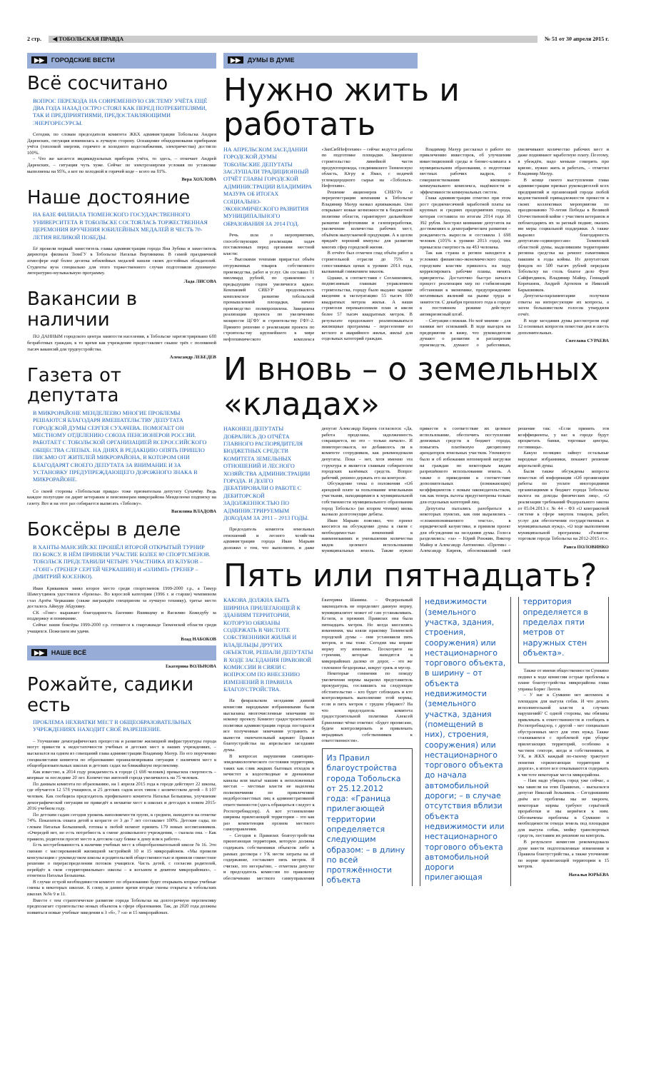2 стр. ◀ ТОБОЛЬСКАЯ ПРАВДА № 51 от 30 апреля 2015 г.
▶▶ ГОРОДСКИЕ ВЕСТИ
Всё сосчитано
ВОПРОС ПЕРЕХОДА НА СОВРЕМЕННУЮ СИСТЕМУ УЧЁТА ЕЩЁ ДВА ГОДА НАЗАД ОСТРО СТОЯЛ КАК ПЕРЕД ПОТРЕБИТЕЛЯМИ, ТАК И ПРЕДПРИЯТИЯМИ, ПРЕДОСТАВЛЯЮЩИМИ ЭНЕРГОРЕСУРСЫ.
Сегодня, по словам председателя комитета ЖКХ администрации Тобольска Андрея Даренских, ситуация изменилась в лучшую сторону. Оснащение общедомовыми приборами учёта (тепловой энергии, горячего и холодного водоснабжения, электричества) достигло 100%.
– Что же касается индивидуальных приборов учёта, то здесь, – отмечает Андрей Даренских, – ситуация чуть хуже. Сейчас по электроэнергии условия по установке выполнены на 95%, а вот по холодной и горячей воде – всего на 81%.
Вера ХОХЛОВА
Наше достояние
НА БАЗЕ ФИЛИАЛА ТЮМЕНСКОГО ГОСУДАРСТВЕННОГО УНИВЕРСИТЕТА В ТОБОЛЬСКЕ СОСТОЯЛАСЬ ТОРЖЕСТВЕННАЯ ЦЕРЕМОНИЯ ВРУЧЕНИЯ ЮБИЛЕЙНЫХ МЕДАЛЕЙ В ЧЕСТЬ 70-ЛЕТИЯ ВЕЛИКОЙ ПОБЕДЫ.
Её провели первый заместитель главы администрации города Яна Зубова и заместитель директора филиала ТюмГУ в Тобольске Наталья Вертянкина. В самой праздничной атмосфере ещё более десятка юбилейных медалей нашли своих достойных обладателей. Студенты вуза специально для этого торжественного случая подготовили душевную литературно-музыкальную программу.
Лада ЛИСОВА
Вакансии в наличии
ПО ДАННЫМ городского центра занятости населения, в Тобольске зарегистрировано 688 безработных граждан, в то время как учреждение предоставляет свыше трёх с половиной тысяч вакансий для трудоустройства.
Александр ЛЕБЕДЕВ
Газета от депутата
В МИКРОРАЙОНЕ МЕНДЕЛЕЕВО МНОГИЕ ПРОБЛЕМЫ РЕШАЮТСЯ БЛАГОДАРЯ ВМЕШАТЕЛЬСТВУ ДЕПУТАТА ГОРОДСКОЙ ДУМЫ СЕРГЕЯ СУХАЧЕВА. ПОМОГАЕТ ОН МЕСТНОМУ ОТДЕЛЕНИЮ СОЮЗА ПЕНСИОНЕРОВ РОССИИ. РАБОТАЕТ С ТОБОЛЬСКОЙ ОРГАНИЗАЦИЕЙ ВСЕРОССИЙСКОГО ОБЩЕСТВА СЛЕПЫХ. НА ДНЯХ В РЕДАКЦИЮ ОПЯТЬ ПРИШЛО ПИСЬМО ОТ ЖИТЕЛЕЙ МИКРОРАЙОНА, В КОТОРОМ ОНИ БЛАГОДАРЯТ СВОЕГО ДЕПУТАТА ЗА ВНИМАНИЕ И ЗА УСТАНОВКУ ПРЕДУПРЕЖДАЮЩЕГО ДОРОЖНОГО ЗНАКА В МИКРОРАЙОНЕ.
Со своей стороны «Тобольская правда» тоже признательна депутату Сухачёву. Ведь каждое полугодие он дарит ветеранам и пенсионерам микрорайона Менделеево подписку на газету. Вот и на этот раз собирается выписать «Тоболку».
Василина ВЛАДОВА
Боксёры в деле
В ХАНТЫ-МАНСИЙСКЕ ПРОШЁЛ ВТОРОЙ ОТКРЫТЫЙ ТУРНИР ПО БОКСУ. В НЁМ ПРИНЯЛИ УЧАСТИЕ БОЛЕЕ 80 СПОРТСМЕНОВ. ТОБОЛЬСК ПРЕДСТАВИЛИ ЧЕТЫРЕ УЧАСТНИКА ИЗ КЛУБОВ – «ГОНГ» (ТРЕНЕР СЕРГЕЙ ЧЕРКАШИН) И «ОЛИМП» (ТРЕНЕР – ДМИТРИЙ КОСЕНКО).
Иван Криванков занял второе место среди спортсменов 1999-2000 г.р., а Тимур Шамсутдинов удостоился «бронзы». Во взрослой категории (1996 г. и старше) чемпионом стал Артём Черкашин (также награждён спецпризом за лучшую технику), третье место досталось Айнуру Абдулину.
СК «Гонг» выражает благодарность Евгению Вшивцеву и Василию Кожедубу за поддержку и понимание.
Сейчас наши боксёры 1999-2000 г.р. готовятся к спартакиаде Тюменской области среди учащихся. Пожелаем им удачи.
Влад НАБОКОВ
▶▶ НАШЕ ВСЁ
Екатерина ВОЛЬНОВА
Рожайте, садики есть
ПРОБЛЕМА НЕХВАТКИ МЕСТ В ОБЩЕОБРАЗОВАТЕЛЬНЫХ УЧРЕЖДЕНИЯХ НАХОДИТ СВОЁ РАЗРЕШЕНИЕ.
– Улучшение демографических процессов и развитие жилищной инфраструктуры города могут привести к недостаточности учебных и детских мест в наших учреждениях, – высказался на одном из совещаний глава администрации Владимир Мазур. По его поручению специалистами комитета по образованию проанализирована ситуация с наличием мест в общеобразовательных школах и детских садах на ближайшую перспективу.
Как известно, в 2014 году рождаемость в городе (1 698 человек) превысила смертность – впервые за последние 20 лет. Количество жителей города увеличилось на 75 человек.
По данным комитета по образованию, на 1 апреля 2015 года в городе действует 22 школы, где обучается 12 578 учащихся, и 25 детских садов всех типов с количеством детей – 8 107 человек. Как сообщила председатель профильного комитета Наталья Белышева, улучшение демографической ситуации не приведёт к нехватке мест в школах и детсадах в новом 2015-2016 учебном году.
По детским садам сегодня уровень наполняемости групп, в среднем, находится на отметке 74%. Показатель охвата детей в возрасте от 3 до 7 лет составляет 100%. Детские сады, по словам Натальи Белышевой, готовы в любой момент принять 179 новых воспитанников. «Очередей нет, но есть потребность в смене дошкольного учреждения, – сказала она. – Как правило, родители просят место в детском саду ближе к дому или к работе».
Есть востребованность в наличии учебных мест в общеобразовательной школе № 16. Это связано с массированной жилищной застройкой 10 и 15 микрорайонов. «Мы провели консультации с руководством школы и родительской общественностью и приняли совместное решение о перераспределении потоков учащихся. Часть детей, с согласия родителей, перейдёт в свои «территориальные» школы – в восьмом и девятом микрорайонах», – отметила Наталья Белышева.
В случае острой необходимости комитет по образованию будет открывать вторые учебные смены в некоторых школах. К слову, в данное время вторые смены открыты в тобольских школах №№ 9 и 11.
Вместе с тем стратегическое развитие города Тобольска на долгосрочную перспективу предполагает строительство новых объектов в сфере образования. Так, до 2020 года должны появиться новые учебные заведения в 3 «б», 7 «а» и 15 микрорайонах.
▶▶ ДУМЫ В ДУМЕ
Нужно жить и работать
НА АПРЕЛЬСКОМ ЗАСЕДАНИИ ГОРОДСКОЙ ДУМЫ ТОБОЛЬСКИЕ ДЕПУТАТЫ ЗАСЛУШАЛИ ТРАДИЦИОННЫЙ ОТЧЁТ ГЛАВЫ ГОРОДСКОЙ АДМИНИСТРАЦИИ ВЛАДИМИРА МАЗУРА ОБ ИТОГАХ СОЦИАЛЬНО-ЭКОНОМИЧЕСКОГО РАЗВИТИЯ МУНИЦИПАЛЬНОГО ОБРАЗОВАНИЯ ЗА 2014 ГОД.
Речь шла о мероприятиях, способствующих реализации задач поставленных перед органами местной власти:
– Высокими темпами прирастал объём отгруженных товаров собственного производства, работ и услуг. Он составил 81 миллиард рублей, по сравнению с предыдущим годом увеличился вдвое. Компанией СИБУР продолжалось комплексное развитие тобольской промышленной площадки, начато производство полипропилена. Завершена реализация проекта по увеличению мощности ЦГФУ и строительству ГФУ-2. Принято решение о реализации проекта по строительству крупнейшего в мире нефтехимического комплекса «ЗапСибНефтехим» – сейчас ведутся работы по подготовке площадки. Завершено строительство линейной части продуктопровода, соединившего Тюменскую область, Югру и Ямал, с подачей углеводородного сырья на «Тобольск-Нефтехим».
Решение акционеров СИБУРа о перерегистрации компании в Тобольске Владимир Мазур назвал архиважным. Оно открывает новые возможности в бюджетной политике области, гарантирует дальнейшее развитие нефтехимии и газопереработки, увеличение количества рабочих мест, объёмов выпускаемой продукции. А в целом придаёт хороший импульс для развития многих сфер городской жизни.
В отчёте был отмечен спад объём работ в строительной отрасли до 75% в сопоставимых ценах к уровню 2013 года, вызванный снижением заказов.
Однако, в соответствии с Соглашением, подписанным главным управлением строительства, городу было выдано задание введения в эксплуатацию 55 тысяч 800 квадратных метров жилья. А наши строители перевыполнили план и ввели более 57 тысяч квадратных метров. В результате продолжают реализовываться жилищные программы – переселение из ветхого и аварийного жилья, жильё для отдельных категорий граждан.
Владимир Мазур рассказал о работе по привлечению инвесторов, об улучшении инвестиционной среды и бизнес-климата в муниципальном образовании, о подготовке местных рабочих кадров, о совершенствовании жилищно-коммунального комплекса, надёжности и эффективности коммунальных систем.
Глава администрации отметил при этом рост среднемесячной заработной платы на крупных и средних предприятиях города, которая составила по итогам 2014 года 38 392 рубля. Заострил внимание депутатов на достижениях в демографическом развитии – рождаемость выросла и составила 1 698 человек (105% к уровню 2013 года), она превысила смертность на 483 человека.
Так как страна и регион находится в условиях финансово-экономического спада, городским властям пришлось на ходу корректировать рабочие планы, менять приоритеты. Достаточно быстро начался процесс реализации мер по стабилизации обстановки в экономике, предупреждению негативных явлений на рынке труда и занятости. С декабря прошлого года в городе в постоянном режиме действует антикризисный штаб.
– Ситуация сложная. Но моё мнение – для паники нет оснований. В ходе выездов на предприятия я вижу, что руководители думают о развитии и расширении производств, думают о работниках, увеличивают количество рабочих мест и даже поднимают заработную плату. Поэтому, я убеждён, надо меньше говорить про кризис, нужно жить и работать, – отметил Владимир Мазур.
В конце своего выступления глава администрации призвал руководителей всех предприятий и организаций города любой ведомственной принадлежности провести в своих коллективах мероприятия по празднованию 70-летия Победы в Великой Отечественной войне с участием ветеранов и поблагодарить их за ратный подвиг, оказать им меры социальной поддержки. А также выразил благодарность депутатам-«единороссам» Тюменской областной думы, выделившим территориям региона средства на ремонт памятников павшим в годы войны. Из депутатских фондов по 500 тысяч рублей передали Тобольску на столь благое дело Фуат Сайфитдинов, Владимир Майер, Геннадий Корепанов, Андрей Артюхов и Николай Барышников.
Депутаты-парламентарии получили ответы на интересующие их вопросы, а затем большинством голосов утвердили отчёт.
В ходе заседания думы рассмотрели ещё 12 основных вопросов повестки дня и шесть дополнительных.
Светлана СУРАЕВА
И вновь – о земельных «кладах»
НАКОНЕЦ ДЕПУТАТЫ ДОБРАЛИСЬ ДО ОТЧЁТА ГЛАВНОГО РАСПОРЯДИТЕЛЯ БЮДЖЕТНЫХ СРЕДСТВ КОМИТЕТА ЗЕМЕЛЬНЫХ ОТНОШЕНИЙ И ЛЕСНОГО ХОЗЯЙСТВА АДМИНИСТРАЦИИ ГОРОДА. И ДОЛГО ДЕБАТИРОВАЛИ О РАБОТЕ С ДЕБИТОРСКОЙ ЗАДОЛЖЕННОСТЬЮ ПО АДМИНИСТРИРУЕМЫМ ДОХОДАМ ЗА 2011 – 2013 ГОДЫ.
Председатель комитета земельных отношений и лесного хозяйства администрации города Иван Марьин доложил о том, что выполнено, и даже депутат Александр Киреев согласился: «Да, работа проделана, задолженность сокращается, но это – только начало». И поинтересовался, не добавилось ли в комитете сотрудников, как рекомендовали депутаты. Пока – нет, хотя именно эта структура и является главным собирателем городских казённых средств. Вопрос рабочий, решено держать его на контроле.
Обсуждение темы о положении «Об арендной плате за пользование земельными участками, находящимися в муниципальной собственности муниципального образования город Тобольск» (во втором чтении) вновь вызвало долготекущие дебаты.
Иван Марьин пояснил, что проект вносится на обсуждение думы в связи с необходимостью изменений в наименованиях и уменьшения количества видов целевого использования муниципальных земель. Также нужно привести в соответствие их целевое использование, обеспечить поступление денежных средств в бюджет города, повысить платёжную дисциплину арендаторов земельных участков. Упомянуто было и об избежании непомерной нагрузки на граждан по некоторым видам разрешённого использования земель. А также о приведении в соответствие дополнительных (понижающих) коэффициентов с новым законодательством, так как теперь льготы предусмотрены только для отдельных категорий лиц.
Депутаты пытались разобраться в некоторых пунктах, как они выразились – «сложнопонимаемого текста», в юридической казуистике, и приняли проект для обсуждения на заседании думы. Голоса разделились: «за» – Юрий Ронжин, Виктор Майер и Александр Антоненко. «Против» – Александр Киреев, обосновавший своё решение так: «Если принять эти коэффициенты, у нас в городе будут процветать банки, торговые центры, гостиницы».
Какую позицию займут остальные народные избранники, покажет решение апрельской думы.
Были также обсуждены вопросы повестки: об информации «Об организации работы по уплате иногородними организациями в бюджет города Тобольска налога на доходы физических лиц», «О реализации требований Федерального закона от 05.04.2013 г. № 44 – ФЗ «О контрактной системе в сфере закупок товаров, работ, услуг для обеспечения государственных и муниципальных нужд», «О ходе выполнения муниципальной программы «Развитие торговли города Тобольска на 2012-2015 гг.».
Раиса ПОЛОВИНКО
Пять или пятнадцать?
КАКОВА ДОЛЖНА БЫТЬ ШИРИНА ПРИЛЕГАЮЩЕЙ К ЗДАНИЯМ ТЕРРИТОРИИ, КОТОРУЮ ОБЯЗАНЫ СОДЕРЖАТЬ В ЧИСТОТЕ СОБСТВЕННИКИ ЖИЛЬЯ И ВЛАДЕЛЬЦЫ ДРУГИХ ОБЪЕКТОВ, РЕШАЛИ ДЕПУТАТЫ В ХОДЕ ЗАСЕДАНИЯ ПРАВОВОЙ КОМИССИИ В СВЯЗИ С ВОПРОСОМ ПО ВНЕСЕНИЮ ИЗМЕНЕНИЙ В ПРАВИЛА БЛАГОУСТРОЙСТВА.
На февральском заседании данной комиссии народными избранниками были высказаны многочисленные замечания по новому проекту. Комитет градостроительной политики администрации города постарался все полученные замечания устранить и вынести окончательный вариант Правил благоустройства на апрельское заседание думы.
В вопросах нарушения санитарно-эпидемиологического состояния территории, таких как слив жидких бытовых отходов и нечистот в водоотводные и дренажные каналы или мытьё машин в неположенных местах – местные власти не наделены полномочиями по привлечению недобросовестных лиц к административной ответственности (здесь обращаться следует в Роспотребнадзор). А вот установление ширины прилегающей территории – это как раз компетенция органов местного самоуправления.
– Сегодня в Правилах благоустройства прилегающая территория, которую должны содержать собственники объектов либо в рамках договора с УК нести затраты на её содержание, составляет пять метров. Я считаю, это несерьёзно, – отметила депутат и председатель комиссии по правовому обеспечению местного самоуправления Екатерина Шанина. – Федеральный законодатель не определяет данную норму, муниципалитет может её сам устанавливать. Кстати, в прежних Правилах она была пятнадцать метров. Но когда вносились изменения, мы взяли практику Тюменской городской думы – они установили пять метров, и мы тоже. Сегодня мы вправе норму эту изменить. Посмотрите на строения, которые находятся в микрорайонах далеко от дорог, – это же сплошное бездорожье, вокруг грязь и мусор.
Некоторые сомнения по поводу увеличения нормы выразил представитель прокуратуры, сославшись на следующее обстоятельство – кто будет соблюдать и кто контролировать выполнение этой нормы, если и пять метров с трудом убирают? На что председатель комитета градостроительной политики Алексей Ермоленко чётко ответил: «Будет прописано, будем контролировать и привлекать нерадивых собственников к ответственности».
Из Правил благоустройства города Тобольска от 25.12.2012 года: «Граница прилегающей территории определяется следующим образом: – в длину по всей протяжённости объекта недвижимости (земельного участка, здания, строения, сооружения) или нестационарного торгового объекта, в ширину – от объекта недвижимости (земельного участка, здания (помещений в них), строения, сооружения) или нестационарного торгового объекта до начала автомобильной дороги; – в случае отсутствия вблизи объекта недвижимости или нестационарного торгового объекта автомобильной дороги прилегающая территория определяется в пределах пяти метров от наружных стен объекта».
Также от имени общественности Сумкино поднял в ходе комиссии острые проблемы в плане благоустройства микрорайона глава управы Борис Лютов
– У нас в Сумкино нет автомоек и площадок для выгула собак. И что делать исполнительной власти в случаях нарушений? С одной стороны, мы обязаны привлекать к ответственности и сообщать в Роспотребнадзор, с другой – нет специально обустроенных мест для этих нужд. Также сталкиваемся с проблемой при уборке прилегающих территорий, особенно в частном секторе, когда и собственники, и УК, и ЖКХ каждый по-своему трактуют понятия «прилегающая территория и дорога», в итоге все отказываются содержать в чистоте некоторые места микрорайона.
– Нам надо убирать город уже сейчас, а мы зависли на этих Правилах, – высказался депутат Николай Зольников. – Сегодняшним днём все проблемы мы не закроем, некоторые нормы требуют серьёзной проработки и мы вернёмся к ним. Обозначены проблемы в Сумкино о необходимости отвода земель под площадки для выгула собак, мойку транспортных средств, поставим их решение на контроль.
В результате комиссия рекомендовала думе внести подготовленные изменения в Правила благоустройства, а также уточнение по норме прилегающей территории в 15 метров.
Наталья ЮРЬЕВА